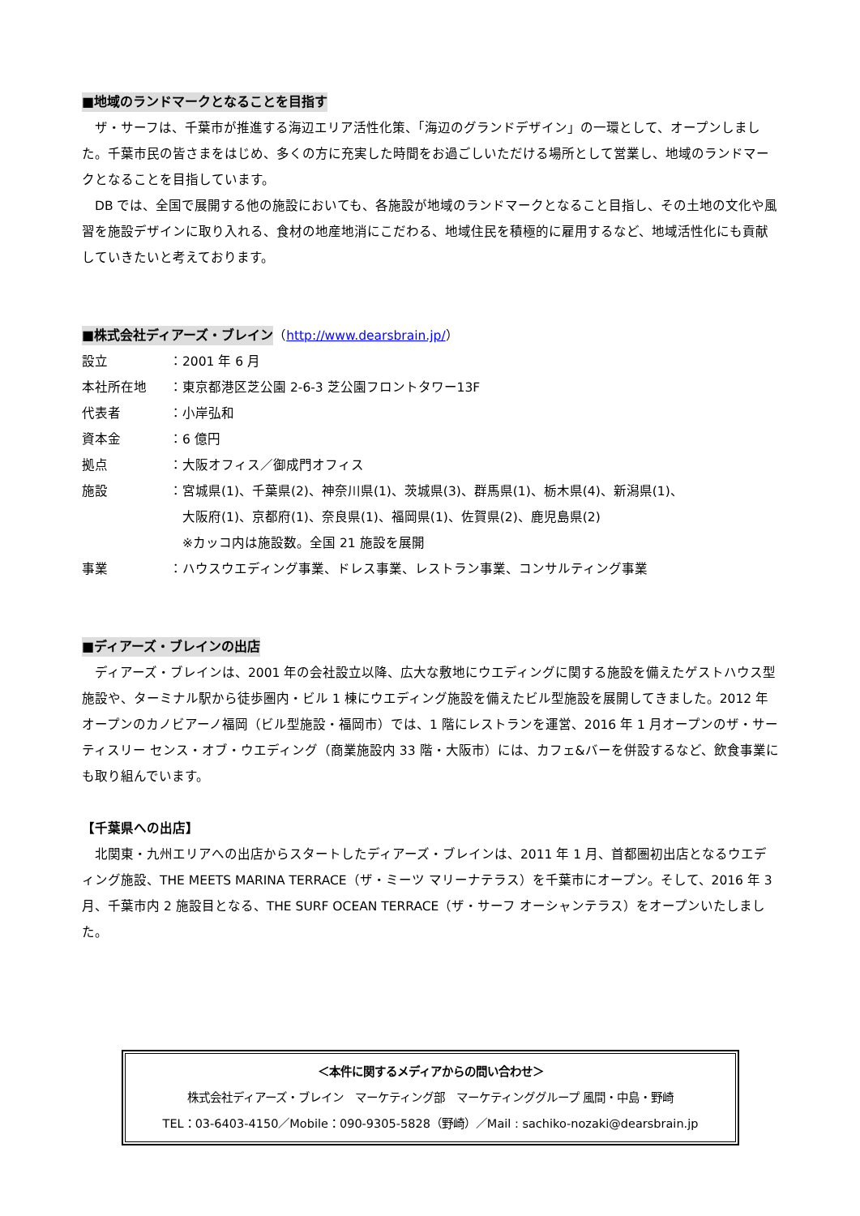■地域のランドマークとなることを目指す
　ザ・サーフは、千葉市が推進する海辺エリア活性化策、「海辺のグランドデザイン」の一環として、オープンしました。千葉市民の皆さまをはじめ、多くの方に充実した時間をお過ごしいただける場所として営業し、地域のランドマークとなることを目指しています。
　DB では、全国で展開する他の施設においても、各施設が地域のランドマークとなること目指し、その土地の文化や風習を施設デザインに取り入れる、食材の地産地消にこだわる、地域住民を積極的に雇用するなど、地域活性化にも貢献していきたいと考えております。
■株式会社ディアーズ・ブレイン
（http://www.dearsbrain.jp/）
| 設立 | ：2001 年 6 月 |
| 本社所在地 | ：東京都港区芝公園 2-6-3 芝公園フロントタワー13F |
| 代表者 | ：小岸弘和 |
| 資本金 | ：6 億円 |
| 拠点 | ：大阪オフィス／御成門オフィス |
| 施設 | ：宮城県(1)、千葉県(2)、神奈川県(1)、茨城県(3)、群馬県(1)、栃木県(4)、新潟県(1)、 大阪府(1)、京都府(1)、奈良県(1)、福岡県(1)、佐賀県(2)、鹿児島県(2) ※カッコ内は施設数。全国 21 施設を展開 |
| 事業 | ：ハウスウエディング事業、ドレス事業、レストラン事業、コンサルティング事業 |
■ディアーズ・ブレインの出店
　ディアーズ・ブレインは、2001 年の会社設立以降、広大な敷地にウエディングに関する施設を備えたゲストハウス型施設や、ターミナル駅から徒歩圏内・ビル 1 棟にウエディング施設を備えたビル型施設を展開してきました。2012 年オープンのカノビアーノ福岡（ビル型施設・福岡市）では、1 階にレストランを運営、2016 年 1 月オープンのザ・サーティスリー センス・オブ・ウエディング（商業施設内 33 階・大阪市）には、カフェ&バーを併設するなど、飲食事業にも取り組んでいます。
【千葉県への出店】
　北関東・九州エリアへの出店からスタートしたディアーズ・ブレインは、2011 年 1 月、首都圏初出店となるウエディング施設、THE MEETS MARINA TERRACE（ザ・ミーツ マリーナテラス）を千葉市にオープン。そして、2016 年 3 月、千葉市内 2 施設目となる、THE SURF OCEAN TERRACE（ザ・サーフ オーシャンテラス）をオープンいたしました。
＜本件に関するメディアからの問い合わせ＞
株式会社ディアーズ・ブレイン　マーケティング部　マーケティンググループ 風間・中島・野崎
TEL：03-6403-4150／Mobile：090-9305-5828（野崎）／Mail : sachiko-nozaki@dearsbrain.jp